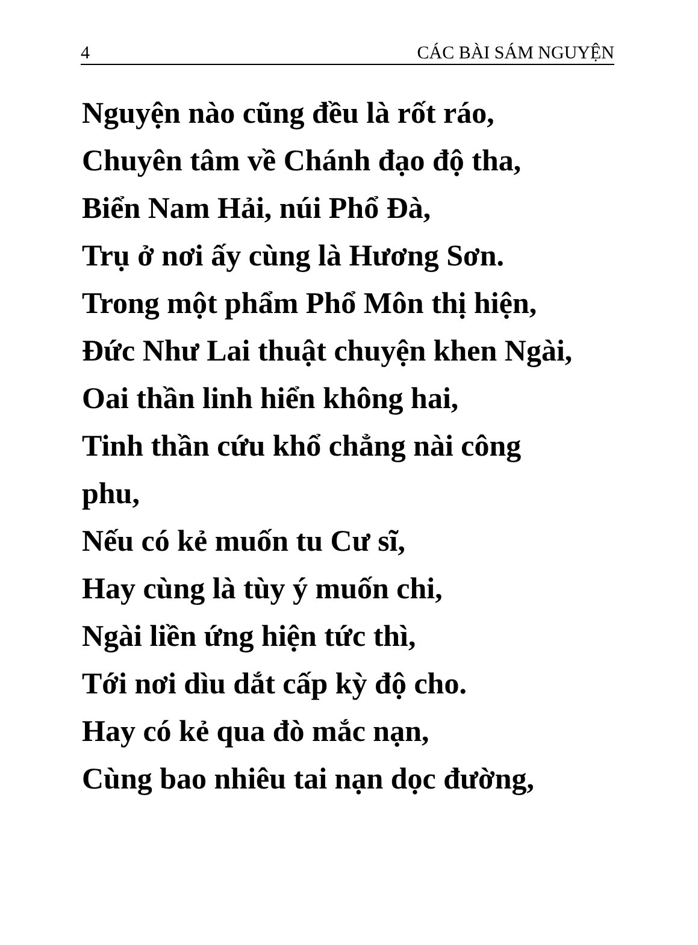4 CÁC BÀI SÁM NGUYỆN
Nguyện nào cũng đều là rốt ráo,
Chuyên tâm về Chánh đạo độ tha,
Biển Nam Hải, núi Phổ Đà,
Trụ ở nơi ấy cùng là Hương Sơn.
Trong một phẩm Phổ Môn thị hiện,
Đức Như Lai thuật chuyện khen Ngài,
Oai thần linh hiển không hai,
Tinh thần cứu khổ chẳng nài công
phu,
Nếu có kẻ muốn tu Cư sĩ,
Hay cùng là tùy ý muốn chi,
Ngài liền ứng hiện tức thì,
Tới nơi dìu dắt cấp kỳ độ cho.
Hay có kẻ qua đò mắc nạn,
Cùng bao nhiêu tai nạn dọc đường,